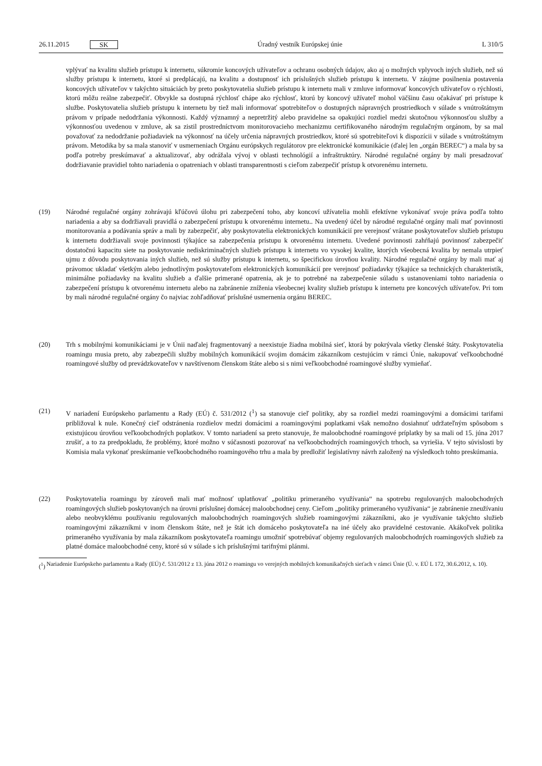26.11.2015 SK
Úradný vestník Európskej únie L 310/5
vplývať na kvalitu služieb prístupu k internetu, súkromie koncových užívateľov a ochranu osobných údajov, ako aj o možných vplyvoch iných služieb, než sú služby prístupu k internetu, ktoré si predplácajú, na kvalitu a dostupnosť ich príslušných služieb prístupu k internetu. V záujme posilnenia postavenia koncových užívateľov v takýchto situáciách by preto poskytovatelia služieb prístupu k internetu mali v zmluve informovať koncových užívateľov o rýchlosti, ktorú môžu reálne zabezpečiť. Obvykle sa dostupná rýchlosť chápe ako rýchlosť, ktorú by koncový užívateľ mohol väčšinu času očakávať pri prístupe k službe. Poskytovatelia služieb prístupu k internetu by tiež mali informovať spotrebiteľov o dostupných nápravných prostriedkoch v súlade s vnútroštátnym právom v prípade nedodržania výkonnosti. Každý významný a nepretržitý alebo pravidelne sa opakujúci rozdiel medzi skutočnou výkonnosťou služby a výkonnosťou uvedenou v zmluve, ak sa zistil prostredníctvom monitorovacieho mechanizmu certifikovaného národným regulačným orgánom, by sa mal považovať za nedodržanie požiadaviek na výkonnosť na účely určenia nápravných prostriedkov, ktoré sú spotrebiteľovi k dispozícii v súlade s vnútroštátnym právom. Metodika by sa mala stanoviť v usmerneniach Orgánu európskych regulátorov pre elektronické komunikácie (ďalej len „orgán BEREC“) a mala by sa podľa potreby preskúmavať a aktualizovať, aby odrážala vývoj v oblasti technológií a infraštruktúry. Národné regulačné orgány by mali presadzovať dodržiavanie pravidiel tohto nariadenia o opatreniach v oblasti transparentnosti s cieľom zabezpečiť prístup k otvorenému internetu.
(19) Národné regulačné orgány zohrávajú kľúčovú úlohu pri zabezpečení toho, aby koncoví užívatelia mohli efektívne vykonávať svoje práva podľa tohto nariadenia a aby sa dodržiavali pravidlá o zabezpečení prístupu k otvorenému internetu.. Na uvedený účel by národné regulačné orgány mali mať povinnosti monitorovania a podávania správ a mali by zabezpečiť, aby poskytovatelia elektronických komunikácií pre verejnosť vrátane poskytovateľov služieb prístupu k internetu dodržiavali svoje povinnosti týkajúce sa zabezpečenia prístupu k otvorenému internetu. Uvedené povinnosti zahŕňajú povinnosť zabezpečiť dostatočnú kapacitu siete na poskytovanie nediskriminačných služieb prístupu k internetu vo vysokej kvalite, ktorých všeobecná kvalita by nemala utrpieť ujmu z dôvodu poskytovania iných služieb, než sú služby prístupu k internetu, so špecifickou úrovňou kvality. Národné regulačné orgány by mali mať aj právomoc ukladať všetkým alebo jednotlivým poskytovateľom elektronických komunikácií pre verejnosť požiadavky týkajúce sa technických charakteristík, minimálne požiadavky na kvalitu služieb a ďalšie primerané opatrenia, ak je to potrebné na zabezpečenie súladu s ustanoveniami tohto nariadenia o zabezpečení prístupu k otvorenému internetu alebo na zabránenie zníženia všeobecnej kvality služieb prístupu k internetu pre koncových užívateľov. Pri tom by mali národné regulačné orgány čo najviac zohľadňovať príslušné usmernenia orgánu BEREC.
(20) Trh s mobilnými komunikáciami je v Únii naďalej fragmentovaný a neexistuje žiadna mobilná sieť, ktorá by pokrývala všetky členské štáty. Poskytovatelia roamingu musia preto, aby zabezpečili služby mobilných komunikácií svojim domácim zákazníkom cestujúcim v rámci Únie, nakupovať veľkoobchodné roamingové služby od prevádzkovateľov v navštívenom členskom štáte alebo si s nimi veľkoobchodné roamingové služby vymieňať.
(21) V nariadení Európskeho parlamentu a Rady (EÚ) č. 531/2012 (<sup>1</sup>) sa stanovuje cieľ politiky, aby sa rozdiel medzi roamingovými a domácimi tarifami približoval k nule. Konečný cieľ odstránenia rozdielov medzi domácimi a roamingovými poplatkami však nemožno dosiahnuť udržateľným spôsobom s existujúcou úrovňou veľkoobchodných poplatkov. V tomto nariadení sa preto stanovuje, že maloobchodné roamingové príplatky by sa mali od 15. júna 2017 zrušiť, a to za predpokladu, že problémy, ktoré možno v súčasnosti pozorovať na veľkoobchodných roamingových trhoch, sa vyriešia. V tejto súvislosti by Komisia mala vykonať preskúmanie veľkoobchodného roamingového trhu a mala by predložiť legislatívny návrh založený na výsledkoch tohto preskúmania.
(22) Poskytovatelia roamingu by zároveň mali mať možnosť uplatňovať „politiku primeraného využívania“ na spotrebu regulovaných maloobchodných roamingových služieb poskytovaných na úrovni príslušnej domácej maloobchodnej ceny. Cieľom „politiky primeraného využívania“ je zabránenie zneužívaniu alebo neobvyklému používaniu regulovaných maloobchodných roamingových služieb roamingovými zákazníkmi, ako je využívanie takýchto služieb roamingovými zákazníkmi v inom členskom štáte, než je štát ich domáceho poskytovateľa na iné účely ako pravidelné cestovanie. Akákoľvek politika primeraného využívania by mala zákazníkom poskytovateľa roamingu umožniť spotrebúvať objemy regulovaných maloobchodných roamingových služieb za platné domáce maloobchodné ceny, ktoré sú v súlade s ich príslušnými tarifnými plánmi.
(<sup>1</sup>)
Nariadenie Európskeho parlamentu a Rady (EÚ) č. 531/2012 z 13. júna 2012 o roamingu vo verejných mobilných komunikačných sieťach v rámci Únie (Ú. v. EÚ L 172, 30.6.2012, s. 10).